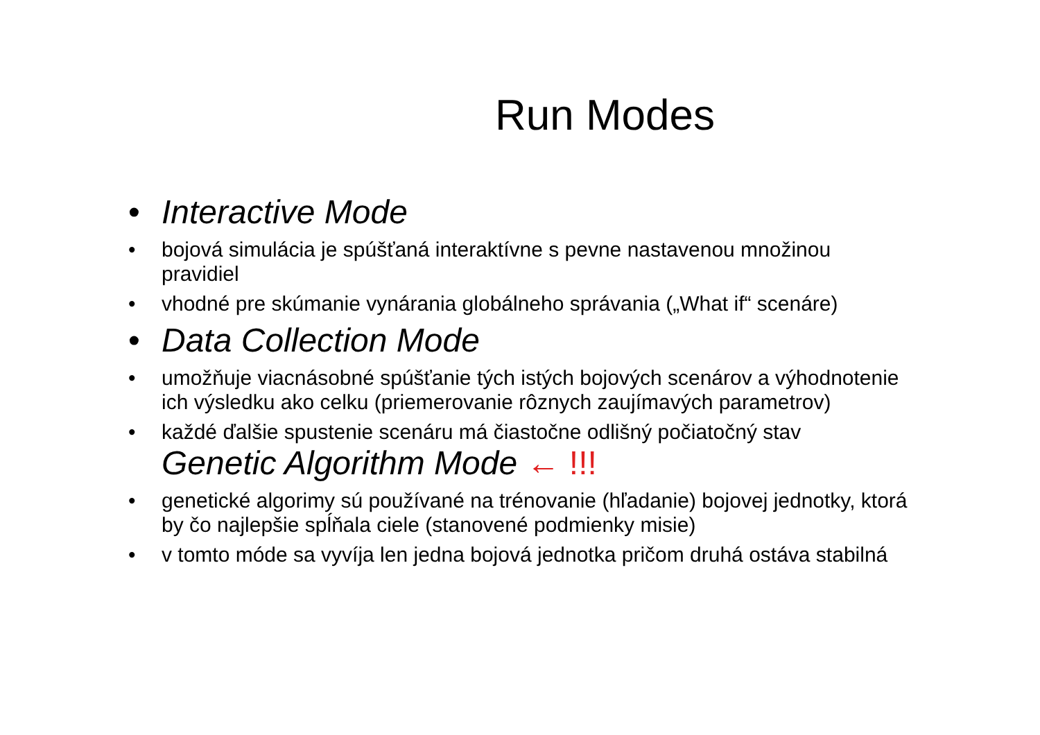Run Modes
• Interactive Mode
• bojová simulácia je spúšťaná interaktívne s pevne nastavenou množinou pravidiel
• vhodné pre skúmanie vynárania globálneho správania („What if“ scenáre)
• Data Collection Mode
• umožňuje viacnásobné spúšťanie tých istých bojových scenárov a výhodnotenie ich výsledku ako celku (priemerovanie rôznych zaujímavých parametrov)
• každé ďalšie spustenie scenáru má čiastočne odlišný počiatočný stav
Genetic Algorithm Mode ← !!!
• genetické algorimy sú používané na trénovanie (hľadanie) bojovej jednotky, ktorá by čo najlepšie spĺňala ciele (stanovené podmienky misie)
• v tomto móde sa vyvíja len jedna bojová jednotka pričom druhá ostáva stabilná